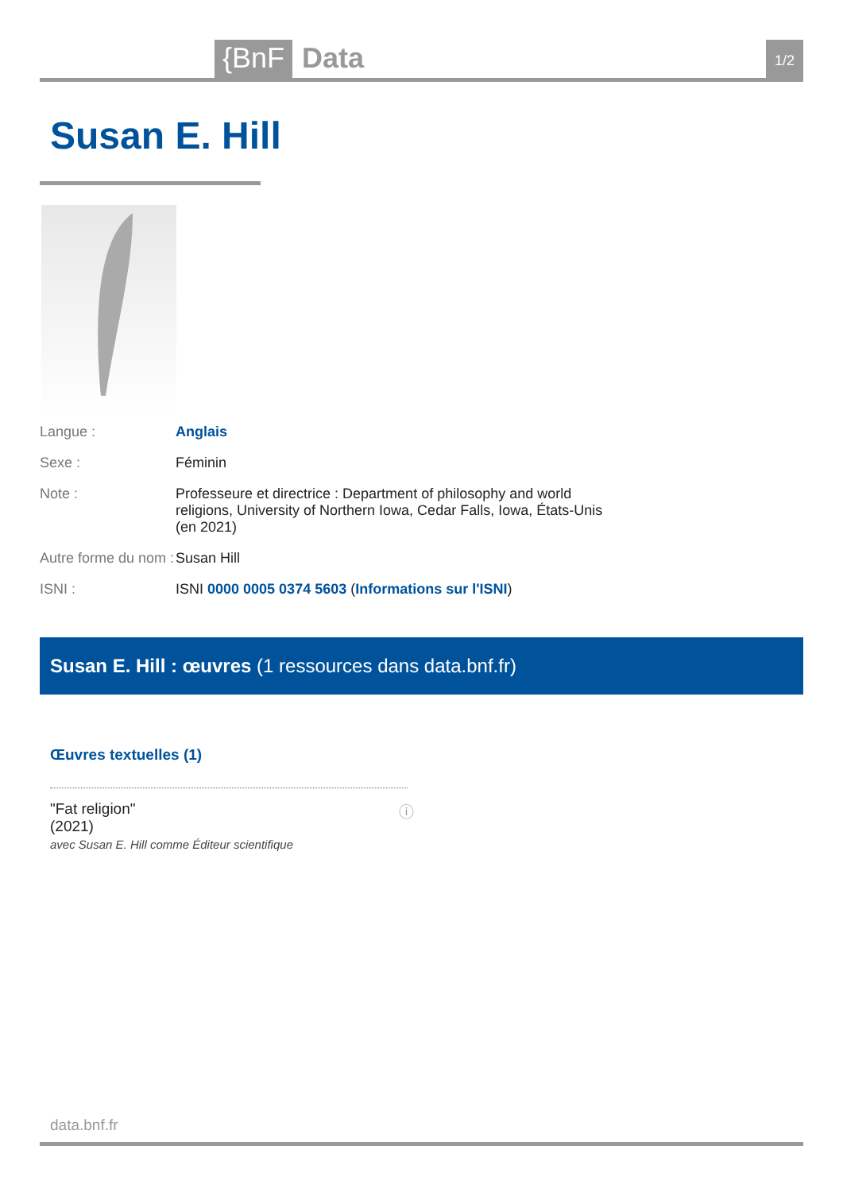{BnF
Data
1/2
Susan E. Hill
Langue : Anglais
Sexe : Féminin
Note : Professeure et directrice : Department of philosophy and world religions, University of Northern Iowa, Cedar Falls, Iowa, États-Unis (en 2021)
Autre forme du nom :
Susan Hill
ISNI : ISNI 0000 0005 0374 5603 (Informations sur l'ISNI)
Susan E. Hill : œuvres (1 ressources dans data.bnf.fr)
Œuvres textuelles (1)
"Fat religion"
(2021)
avec Susan E. Hill comme Éditeur scientifique
ⓘ
data.bnf.fr